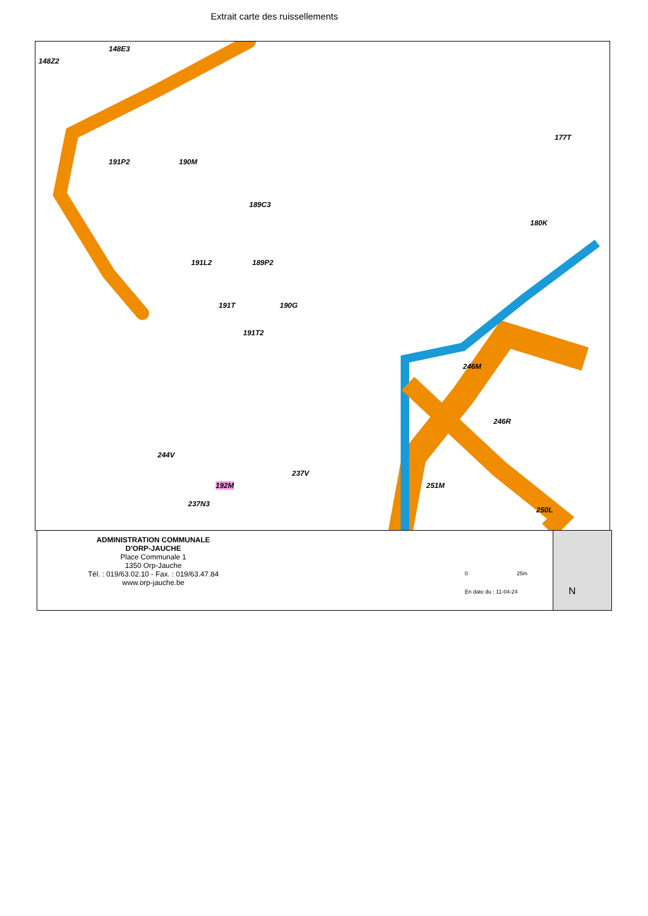Extrait carte des ruissellements
148Z2
148E3
191P2 190M
189C3
191L2 189P2
177T
180K
191T 190G
191T2
246M
246R
244V
237V
192M
237N3
251M
250L
ADMINISTRATION COMMUNALE
D'ORP-JAUCHE
Place Communale 1
1350 Orp-Jauche
Tél. : 019/63.02.10 - Fax. : 019/63.47.84
www.orp-jauche.be
0 25m
En date du : 11-04-24 N